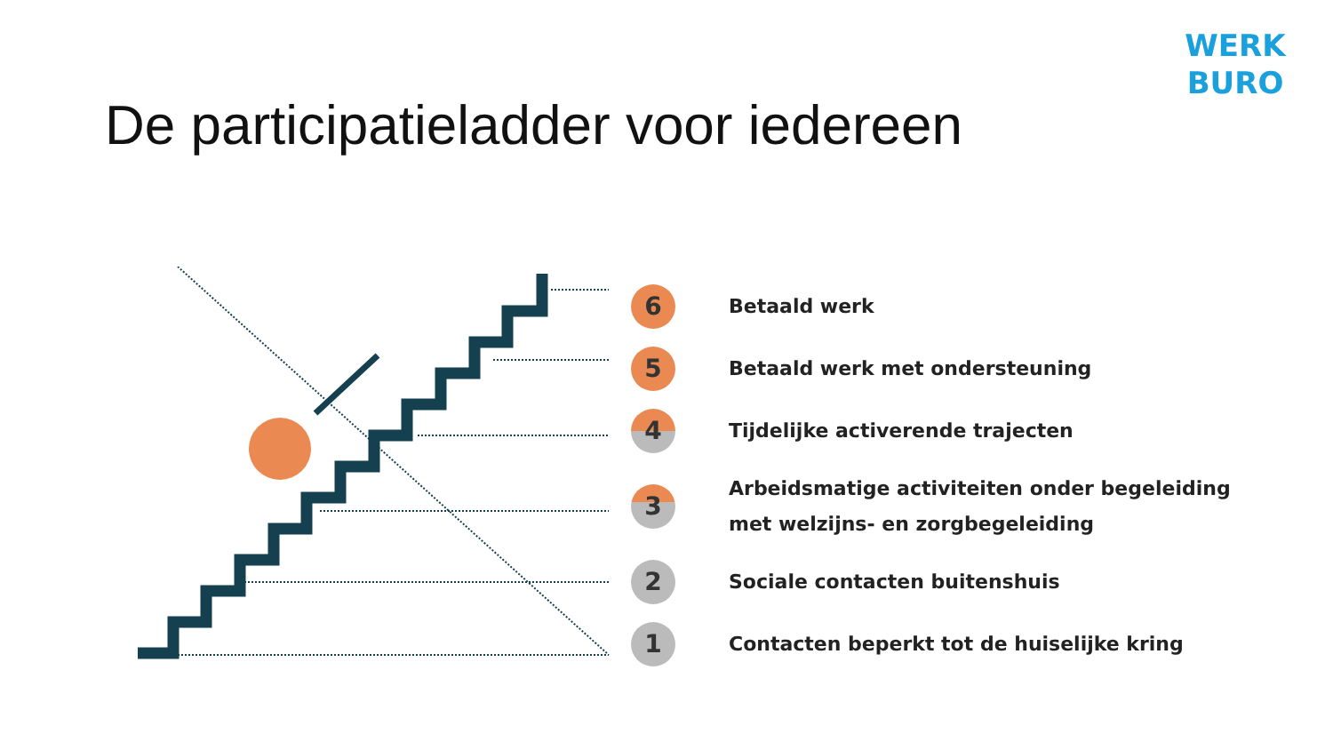WERK
BURO
De participatieladder voor iedereen
6
Betaald werk
5
Betaald werk met ondersteuning
4
Tijdelijke activerende trajecten
3
Arbeidsmatige activiteiten onder begeleiding
met welzijns- en zorgbegeleiding
2
Sociale contacten buitenshuis
1
Contacten beperkt tot de huiselijke kring